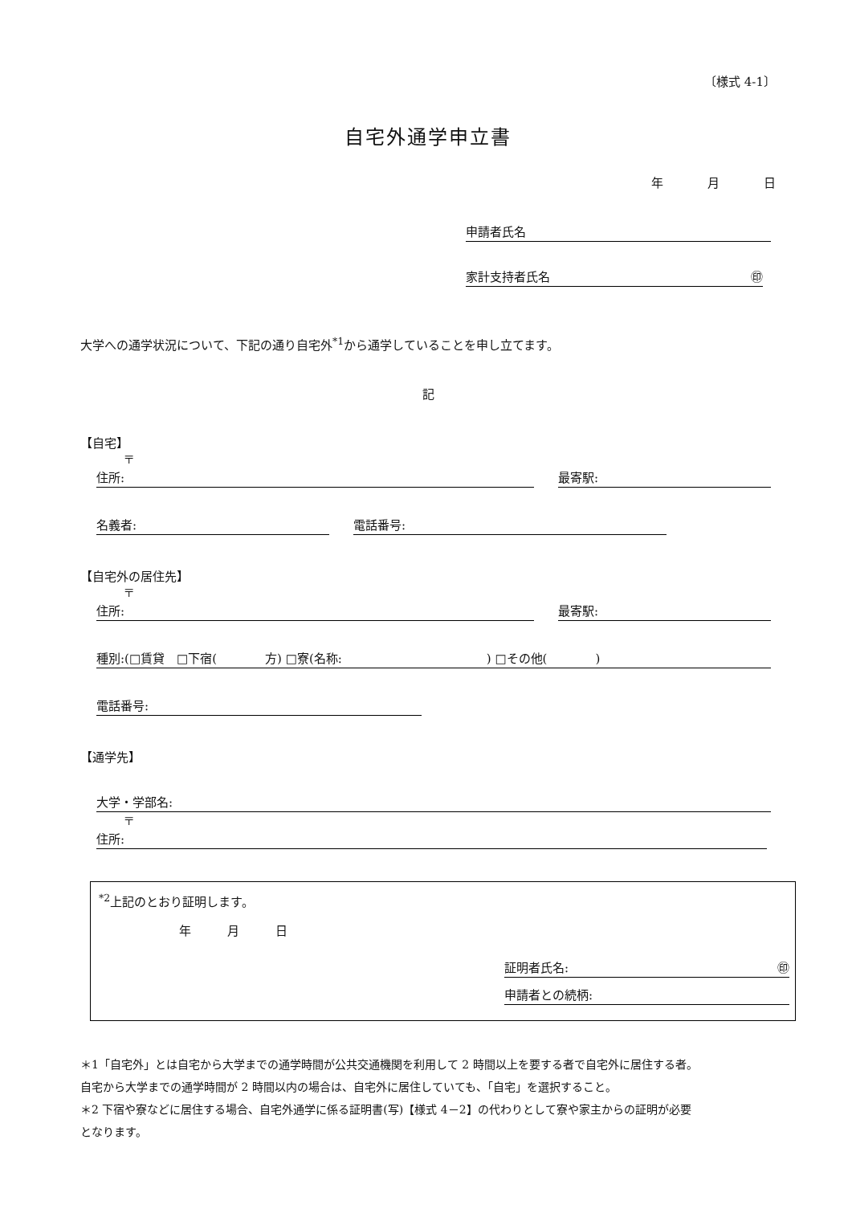〔様式 4-1〕
自宅外通学申立書
年 月 日
申請者氏名
家計支持者氏名 ㊞
大学への通学状況について、下記の通り自宅外<sup>*1</sup>から通学していることを申し立てます。
記
【自宅】
〒
住所: 最寄駅:
名義者: 電話番号:
【自宅外の居住先】
〒
住所: 最寄駅:
種別:(□賃貸　□下宿(　　　　方) □寮(名称:　　　　　　　　　　　　) □その他(　　　　)
電話番号:
【通学先】
大学・学部名:
〒
住所:
<sup>*2</sup>上記のとおり証明します。
年 月 日
証明者氏名: ㊞
申請者との続柄:
＊1「自宅外」とは自宅から大学までの通学時間が公共交通機関を利用して 2 時間以上を要する者で自宅外に居住する者。
自宅から大学までの通学時間が 2 時間以内の場合は、自宅外に居住していても、「自宅」を選択すること。
＊2 下宿や寮などに居住する場合、自宅外通学に係る証明書(写)【様式 4－2】の代わりとして寮や家主からの証明が必要
となります。